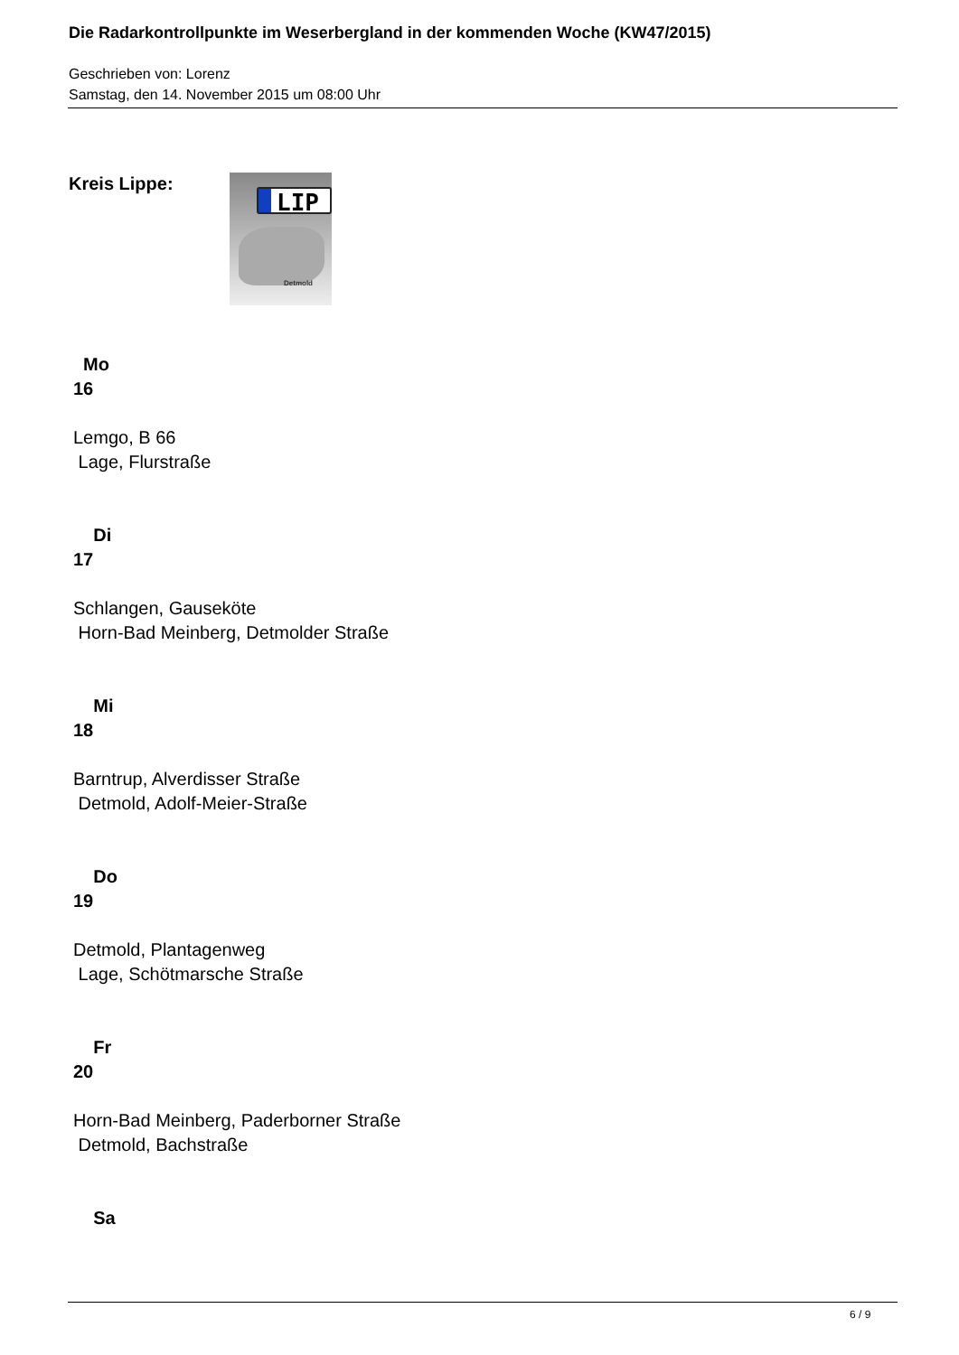Die Radarkontrollpunkte im Weserbergland in der kommenden Woche (KW47/2015)
Geschrieben von: Lorenz
Samstag, den 14. November 2015 um 08:00 Uhr
Kreis Lippe:
LIP
Detmold
Mo
16
Lemgo, B 66
Lage, Flurstraße
Di
17
Schlangen, Gauseköte
Horn-Bad Meinberg, Detmolder Straße
Mi
18
Barntrup, Alverdisser Straße
Detmold, Adolf-Meier-Straße
Do
19
Detmold, Plantagenweg
Lage, Schötmarsche Straße
Fr
20
Horn-Bad Meinberg, Paderborner Straße
Detmold, Bachstraße
Sa
6 / 9